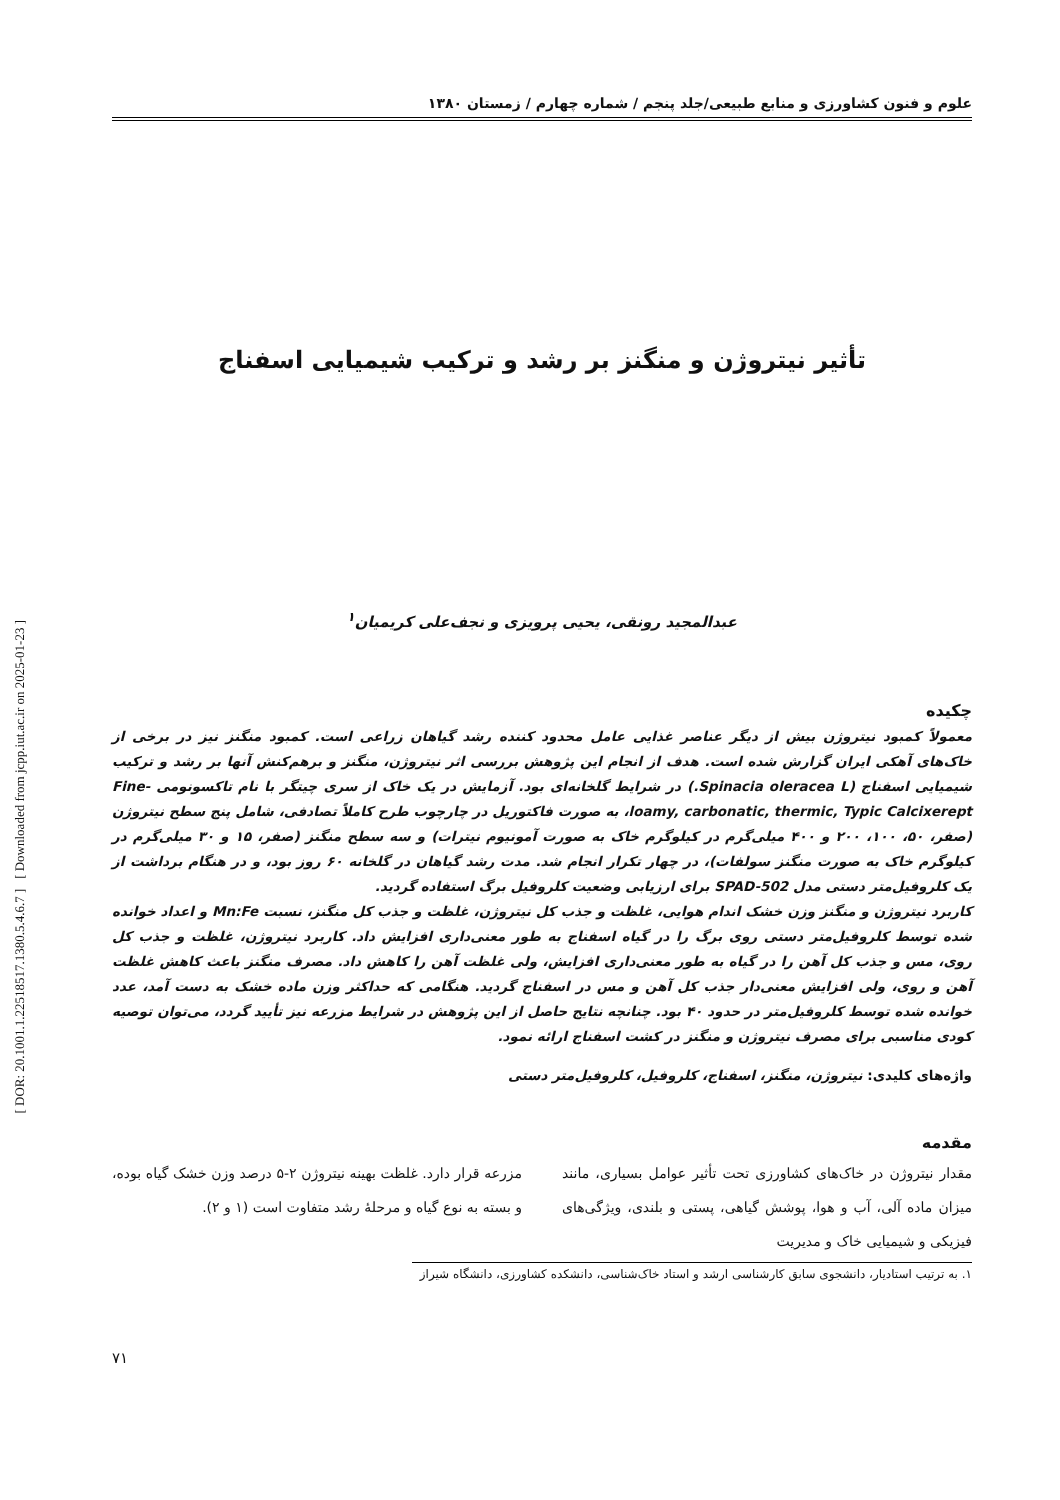[ DOR: 20.1001.1.22518517.1380.5.4.6.7 ] [ Downloaded from jcpp.iut.ac.ir on 2025-01-23 ]
علوم و فنون کشاورزی و منابع طبیعی/جلد پنجم / شماره چهارم / زمستان ۱۳۸۰
تأثیر نیتروژن و منگنز بر رشد و ترکیب شیمیایی اسفناج
عبدالمجید رونقی، یحیی پرویزی و نجف‌علی کریمیان<sup>۱</sup>
چکیده
معمولاً کمبود نیتروژن بیش از دیگر عناصر غذایی عامل محدود کننده رشد گیاهان زراعی است. کمبود منگنز نیز در برخی از خاک‌های آهکی ایران گزارش شده است. هدف از انجام این پژوهش بررسی اثر نیتروژن، منگنز و برهم‌کنش آنها بر رشد و ترکیب شیمیایی اسفناج (Spinacia oleracea L.) در شرایط گلخانه‌ای بود. آزمایش در یک خاک از سری چیتگر با نام تاکسونومی Fine-loamy, carbonatic, thermic, Typic Calcixerept، به صورت فاکتوریل در چارچوب طرح کاملاً تصادفی، شامل پنج سطح نیتروژن (صفر، ۵۰، ۱۰۰، ۲۰۰ و ۴۰۰ میلی‌گرم در کیلوگرم خاک به صورت آمونیوم نیترات) و سه سطح منگنز (صفر، ۱۵ و ۳۰ میلی‌گرم در کیلوگرم خاک به صورت منگنز سولفات)، در چهار تکرار انجام شد. مدت رشد گیاهان در گلخانه ۶۰ روز بود، و در هنگام برداشت از یک کلروفیل‌متر دستی مدل SPAD-502 برای ارزیابی وضعیت کلروفیل برگ استفاده گردید.
کاربرد نیتروژن و منگنز وزن خشک اندام هوایی، غلظت و جذب کل نیتروژن، غلظت و جذب کل منگنز، نسبت Mn:Fe و اعداد خوانده شده توسط کلروفیل‌متر دستی روی برگ را در گیاه اسفناج به طور معنی‌داری افزایش داد. کاربرد نیتروژن، غلظت و جذب کل روی، مس و جذب کل آهن را در گیاه به طور معنی‌داری افزایش، ولی غلظت آهن را کاهش داد. مصرف منگنز باعث کاهش غلظت آهن و روی، ولی افزایش معنی‌دار جذب کل آهن و مس در اسفناج گردید. هنگامی که حداکثر وزن ماده خشک به دست آمد، عدد خوانده شده توسط کلروفیل‌متر در حدود ۴۰ بود. چنانچه نتایج حاصل از این پژوهش در شرایط مزرعه نیز تأیید گردد، می‌توان توصیه کودی مناسبی برای مصرف نیتروژن و منگنز در کشت اسفناج ارائه نمود.
واژه‌های کلیدی: نیتروژن، منگنز، اسفناج، کلروفیل، کلروفیل‌متر دستی
مقدمه
مقدار نیتروژن در خاک‌های کشاورزی تحت تأثیر عوامل بسیاری، مانند میزان ماده آلی، آب و هوا، پوشش گیاهی، پستی و بلندی، ویژگی‌های فیزیکی و شیمیایی خاک و مدیریت
مزرعه قرار دارد. غلظت بهینه نیتروژن ۲-۵ درصد وزن خشک گیاه بوده، و بسته به نوع گیاه و مرحلهٔ رشد متفاوت است (۱ و ۲).
۱. به ترتیب استادیار، دانشجوی سابق کارشناسی ارشد و استاد خاک‌شناسی، دانشکده کشاورزی، دانشگاه شیراز
۷۱